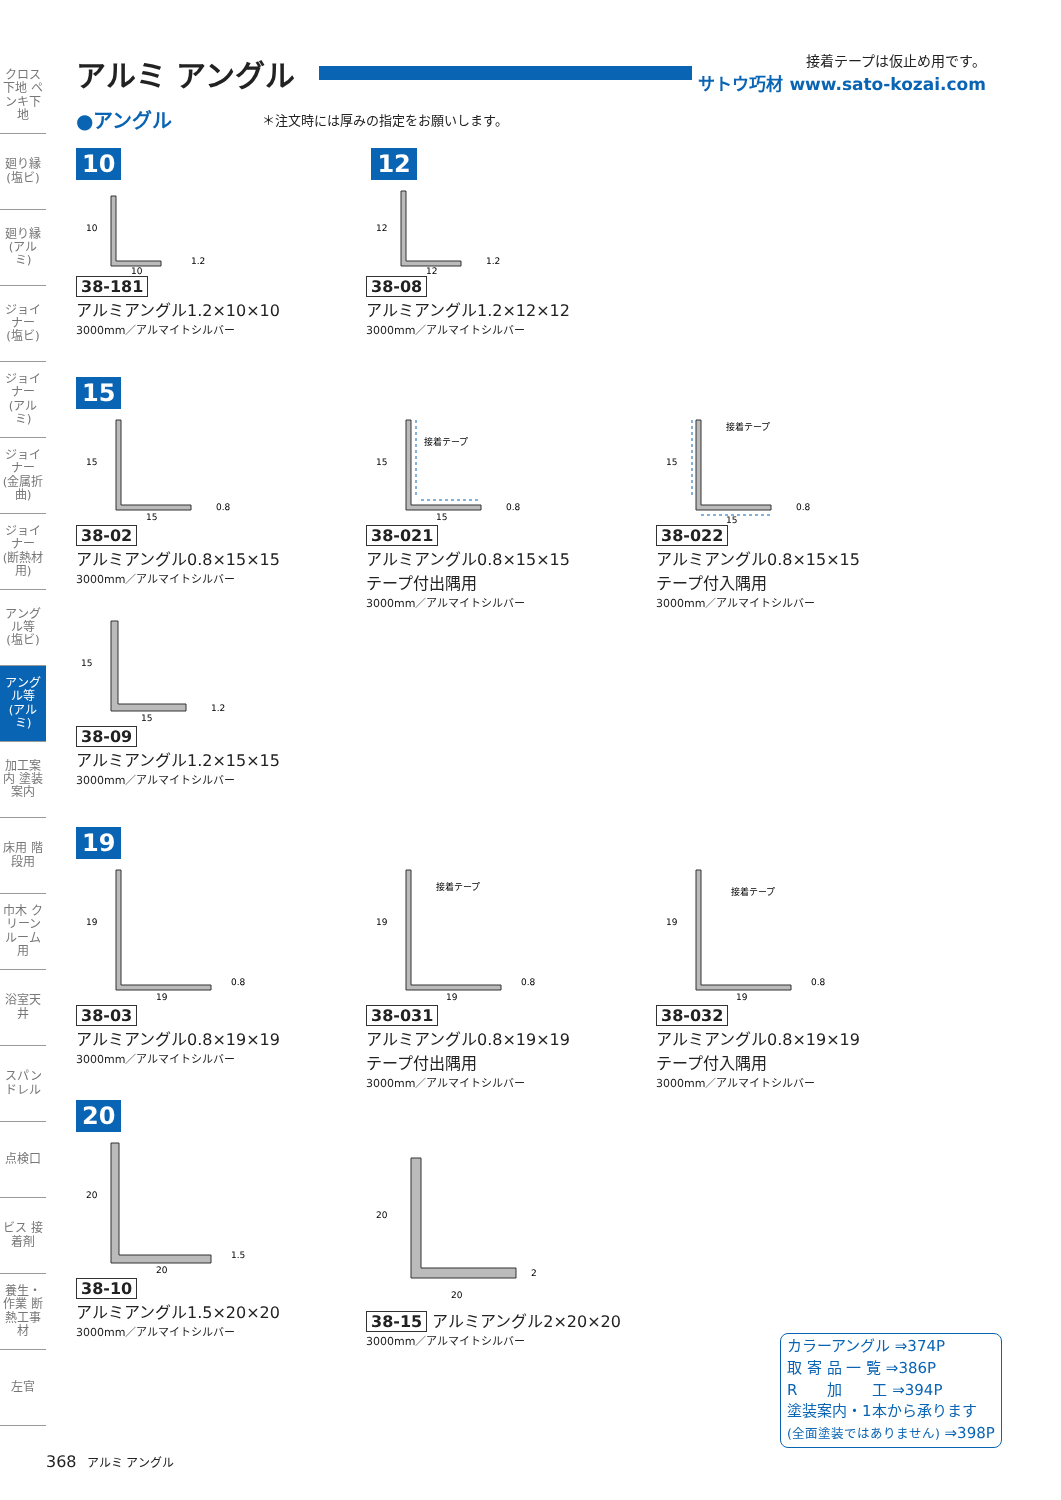クロス下地 ペンキ下地
廻り縁 (塩ビ)
廻り縁 (アルミ)
ジョイナー (塩ビ)
ジョイナー (アルミ)
ジョイナー (金属折曲)
ジョイナー (断熱材用)
アングル等 (塩ビ)
アングル等 (アルミ)
加工案内 塗装案内
床用 階段用
巾木 クリーンルーム用
浴室天井
スパンドレル
点検口
ビス 接着剤
養生・作業 断熱工事材
左官
アルミ アングル 接着テープは仮止め用です。
サトウ巧材 www.sato-kozai.com
●アングル
＊注文時には厚みの指定をお願いします。
10 12
10
10
1.2
38-181
アルミアングル1.2×10×10
3000mm／アルマイトシルバー
12
12
1.2
38-08
アルミアングル1.2×12×12
3000mm／アルマイトシルバー
15
15
15
0.8
38-02
アルミアングル0.8×15×15
3000mm／アルマイトシルバー
15
接着テープ
15
0.8
38-021
アルミアングル0.8×15×15
テープ付出隅用
3000mm／アルマイトシルバー
15
接着テープ
15
0.8
38-022
アルミアングル0.8×15×15
テープ付入隅用
3000mm／アルマイトシルバー
15
15
1.2
38-09
アルミアングル1.2×15×15
3000mm／アルマイトシルバー
19
19
19
0.8
38-03
アルミアングル0.8×19×19
3000mm／アルマイトシルバー
19
接着テープ
19
0.8
38-031
アルミアングル0.8×19×19
テープ付出隅用
3000mm／アルマイトシルバー
19
接着テープ
19
0.8
38-032
アルミアングル0.8×19×19
テープ付入隅用
3000mm／アルマイトシルバー
20
20
20
1.5
38-10
アルミアングル1.5×20×20
3000mm／アルマイトシルバー
20
20
2
38-15 アルミアングル2×20×20
3000mm／アルマイトシルバー
カラーアングル ⇒374P
取 寄 品 一 覧 ⇒386P
R　　加　　工 ⇒394P
塗装案内・1本から承ります
(全面塗装ではありません) ⇒398P
368 アルミ アングル